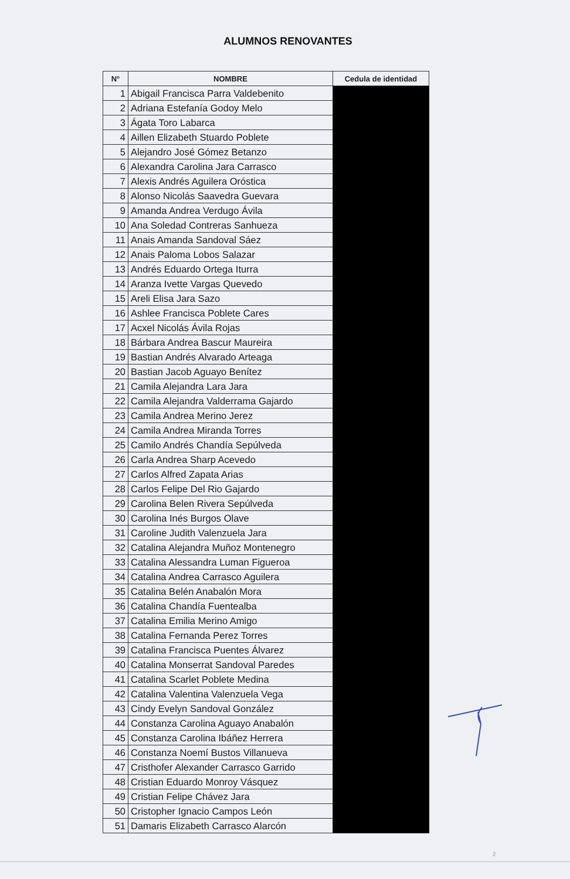ALUMNOS RENOVANTES
| N° | NOMBRE | Cedula de identidad |
| --- | --- | --- |
| 1 | Abigail Francisca Parra Valdebenito | |
| 2 | Adriana Estefanía Godoy Melo | |
| 3 | Ágata Toro Labarca | |
| 4 | Aillen Elizabeth Stuardo Poblete | |
| 5 | Alejandro José Gómez Betanzo | |
| 6 | Alexandra Carolina Jara Carrasco | |
| 7 | Alexis Andrés Aguilera Oróstica | |
| 8 | Alonso Nicolás Saavedra Guevara | |
| 9 | Amanda Andrea Verdugo Ávila | |
| 10 | Ana Soledad Contreras Sanhueza | |
| 11 | Anais Amanda Sandoval Sáez | |
| 12 | Anais Paloma Lobos Salazar | |
| 13 | Andrés Eduardo Ortega Iturra | |
| 14 | Aranza Ivette Vargas Quevedo | |
| 15 | Areli Elisa Jara Sazo | |
| 16 | Ashlee Francisca Poblete Cares | |
| 17 | Acxel Nicolás Ávila Rojas | |
| 18 | Bárbara Andrea Bascur Maureira | |
| 19 | Bastian Andrés Alvarado Arteaga | |
| 20 | Bastian Jacob Aguayo Benítez | |
| 21 | Camila Alejandra Lara Jara | |
| 22 | Camila Alejandra Valderrama Gajardo | |
| 23 | Camila Andrea Merino Jerez | |
| 24 | Camila Andrea Miranda Torres | |
| 25 | Camilo Andrés Chandía Sepúlveda | |
| 26 | Carla Andrea Sharp Acevedo | |
| 27 | Carlos Alfred Zapata Arias | |
| 28 | Carlos Felipe Del Rio Gajardo | |
| 29 | Carolina Belen Rivera Sepúlveda | |
| 30 | Carolina Inés Burgos Olave | |
| 31 | Caroline Judith Valenzuela Jara | |
| 32 | Catalina Alejandra Muñoz Montenegro | |
| 33 | Catalina Alessandra Luman Figueroa | |
| 34 | Catalina Andrea Carrasco Aguilera | |
| 35 | Catalina Belén Anabalón Mora | |
| 36 | Catalina Chandía Fuentealba | |
| 37 | Catalina Emilia Merino Amigo | |
| 38 | Catalina Fernanda Perez Torres | |
| 39 | Catalina Francisca Puentes Álvarez | |
| 40 | Catalina Monserrat Sandoval Paredes | |
| 41 | Catalina Scarlet Poblete Medina | |
| 42 | Catalina Valentina Valenzuela Vega | |
| 43 | Cindy Evelyn Sandoval González | |
| 44 | Constanza Carolina Aguayo Anabalón | |
| 45 | Constanza Carolina Ibáñez Herrera | |
| 46 | Constanza Noemí Bustos Villanueva | |
| 47 | Cristhofer Alexander Carrasco Garrido | |
| 48 | Cristian Eduardo Monroy Vásquez | |
| 49 | Cristian Felipe Chávez Jara | |
| 50 | Cristopher Ignacio Campos León | |
| 51 | Damaris Elizabeth Carrasco Alarcón | |
2